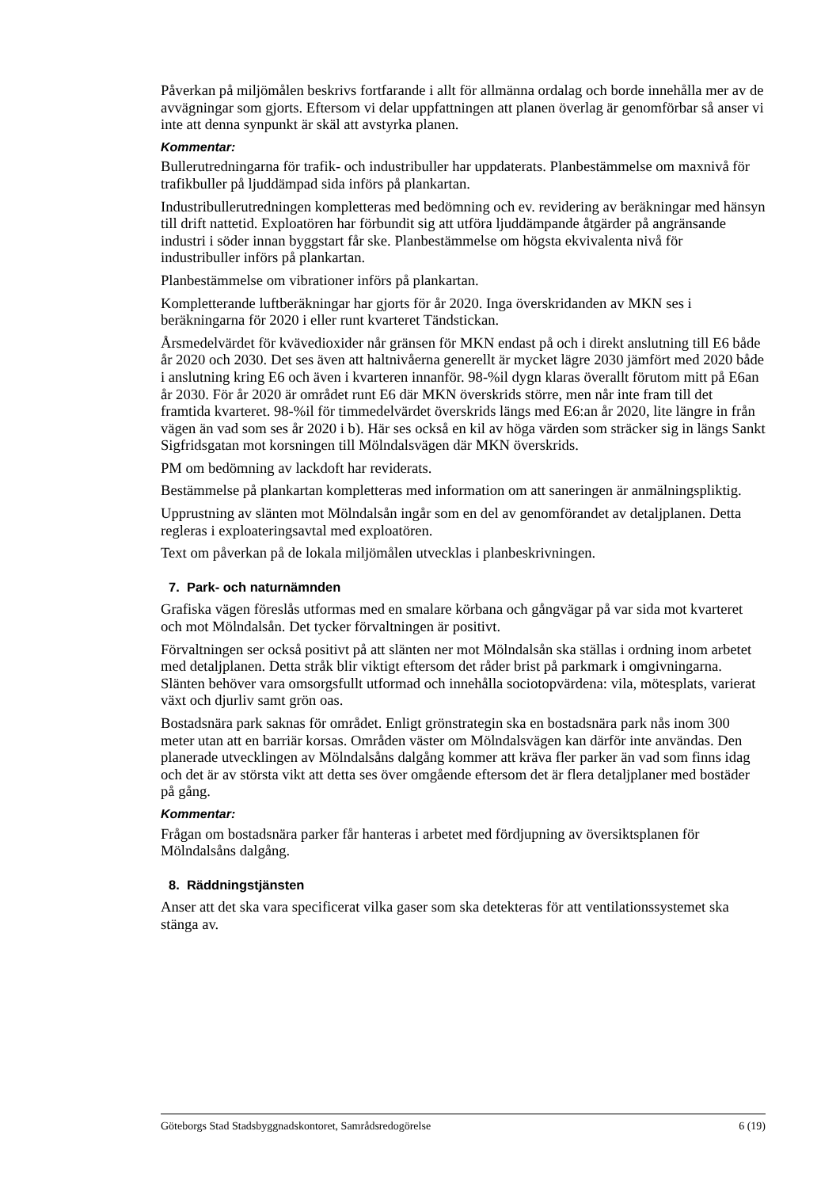Påverkan på miljömålen beskrivs fortfarande i allt för allmänna ordalag och borde innehålla mer av de avvägningar som gjorts. Eftersom vi delar uppfattningen att planen överlag är genomförbar så anser vi inte att denna synpunkt är skäl att avstyrka planen.
Kommentar:
Bullerutredningarna för trafik- och industribuller har uppdaterats. Planbestämmelse om maxnivå för trafikbuller på ljuddämpad sida införs på plankartan.
Industribullerutredningen kompletteras med bedömning och ev. revidering av beräkningar med hänsyn till drift nattetid. Exploatören har förbundit sig att utföra ljuddämpande åtgärder på angränsande industri i söder innan byggstart får ske. Planbestämmelse om högsta ekvivalenta nivå för industribuller införs på plankartan.
Planbestämmelse om vibrationer införs på plankartan.
Kompletterande luftberäkningar har gjorts för år 2020. Inga överskridanden av MKN ses i beräkningarna för 2020 i eller runt kvarteret Tändstickan.
Årsmedelvärdet för kvävedioxider når gränsen för MKN endast på och i direkt anslutning till E6 både år 2020 och 2030. Det ses även att haltnivåerna generellt är mycket lägre 2030 jämfört med 2020 både i anslutning kring E6 och även i kvarteren innanför. 98-%il dygn klaras överallt förutom mitt på E6an år 2030. För år 2020 är området runt E6 där MKN överskrids större, men når inte fram till det framtida kvarteret. 98-%il för timmedelvärdet överskrids längs med E6:an år 2020, lite längre in från vägen än vad som ses år 2020 i b). Här ses också en kil av höga värden som sträcker sig in längs Sankt Sigfridsgatan mot korsningen till Mölndalsvägen där MKN överskrids.
PM om bedömning av lackdoft har reviderats.
Bestämmelse på plankartan kompletteras med information om att saneringen är anmälningspliktig.
Upprustning av slänten mot Mölndalsån ingår som en del av genomförandet av detaljplanen. Detta regleras i exploateringsavtal med exploatören.
Text om påverkan på de lokala miljömålen utvecklas i planbeskrivningen.
7. Park- och naturnämnden
Grafiska vägen föreslås utformas med en smalare körbana och gångvägar på var sida mot kvarteret och mot Mölndalsån. Det tycker förvaltningen är positivt.
Förvaltningen ser också positivt på att slänten ner mot Mölndalsån ska ställas i ordning inom arbetet med detaljplanen. Detta stråk blir viktigt eftersom det råder brist på parkmark i omgivningarna. Slänten behöver vara omsorgsfullt utformad och innehålla sociotopvärdena: vila, mötesplats, varierat växt och djurliv samt grön oas.
Bostadsnära park saknas för området. Enligt grönstrategin ska en bostadsnära park nås inom 300 meter utan att en barriär korsas. Områden väster om Mölndalsvägen kan därför inte användas. Den planerade utvecklingen av Mölndalsåns dalgång kommer att kräva fler parker än vad som finns idag och det är av största vikt att detta ses över omgående eftersom det är flera detaljplaner med bostäder på gång.
Kommentar:
Frågan om bostadsnära parker får hanteras i arbetet med fördjupning av översiktsplanen för Mölndalsåns dalgång.
8. Räddningstjänsten
Anser att det ska vara specificerat vilka gaser som ska detekteras för att ventilationssystemet ska stänga av.
Göteborgs Stad Stadsbyggnadskontoret, Samrådsredogörelse 6 (19)